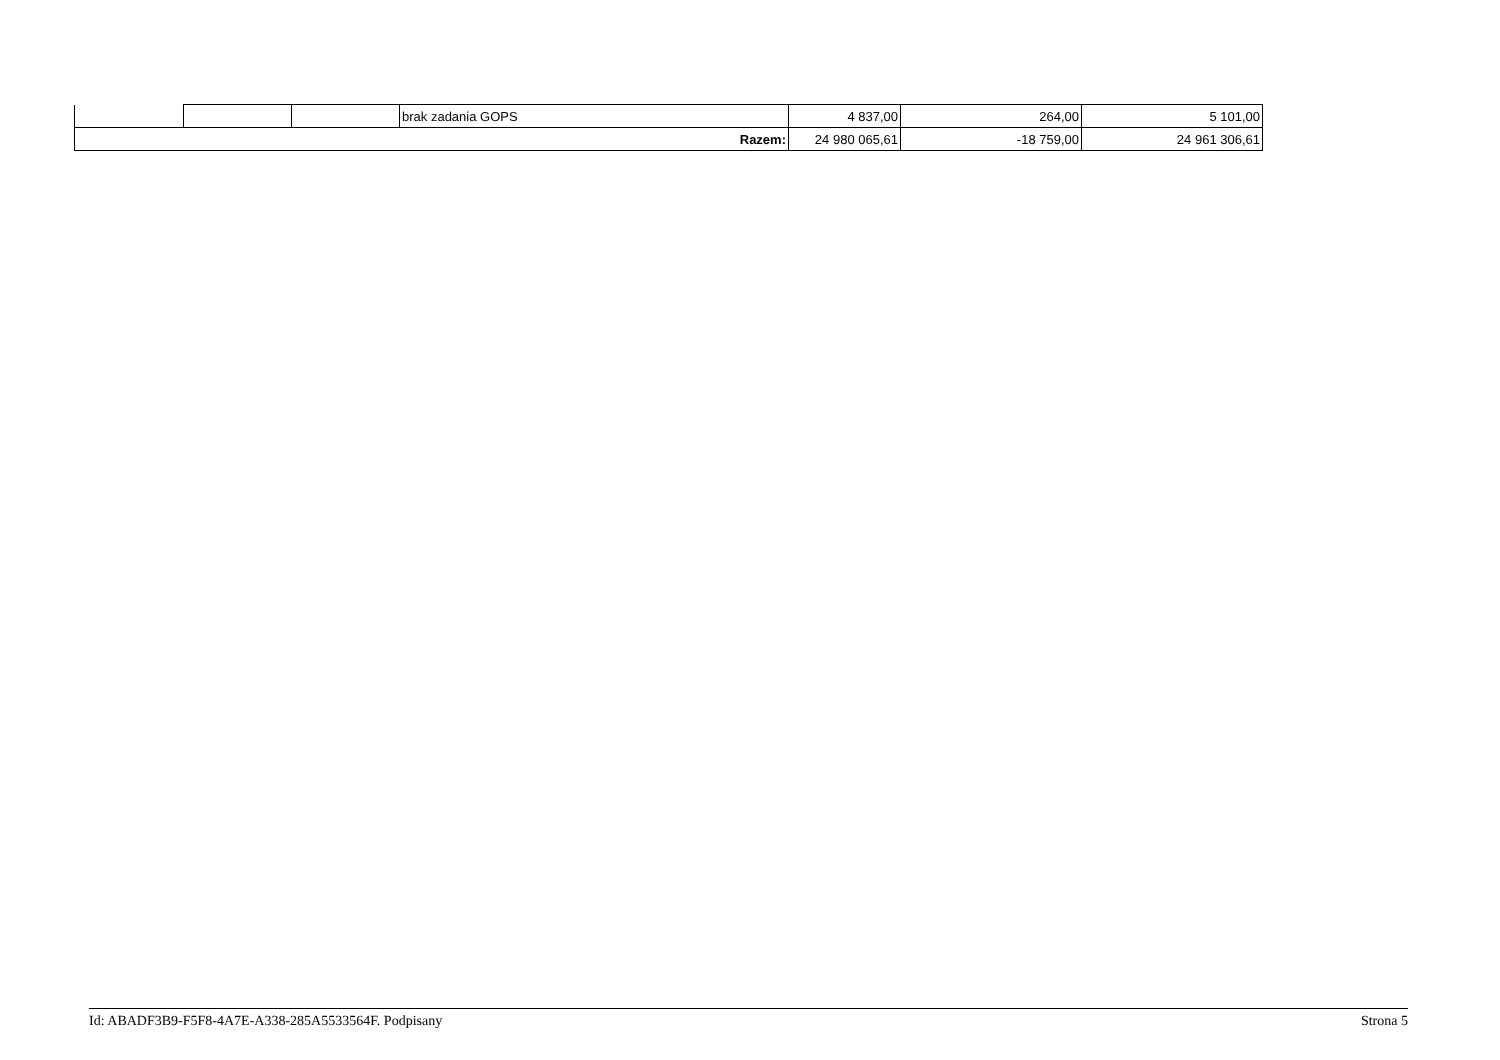| | | | brak zadania GOPS | 4 837,00 | 264,00 | 5 101,00 |
| Razem: | | | | 24 980 065,61 | -18 759,00 | 24 961 306,61 |
Id: ABADF3B9-F5F8-4A7E-A338-285A5533564F. Podpisany Strona 5